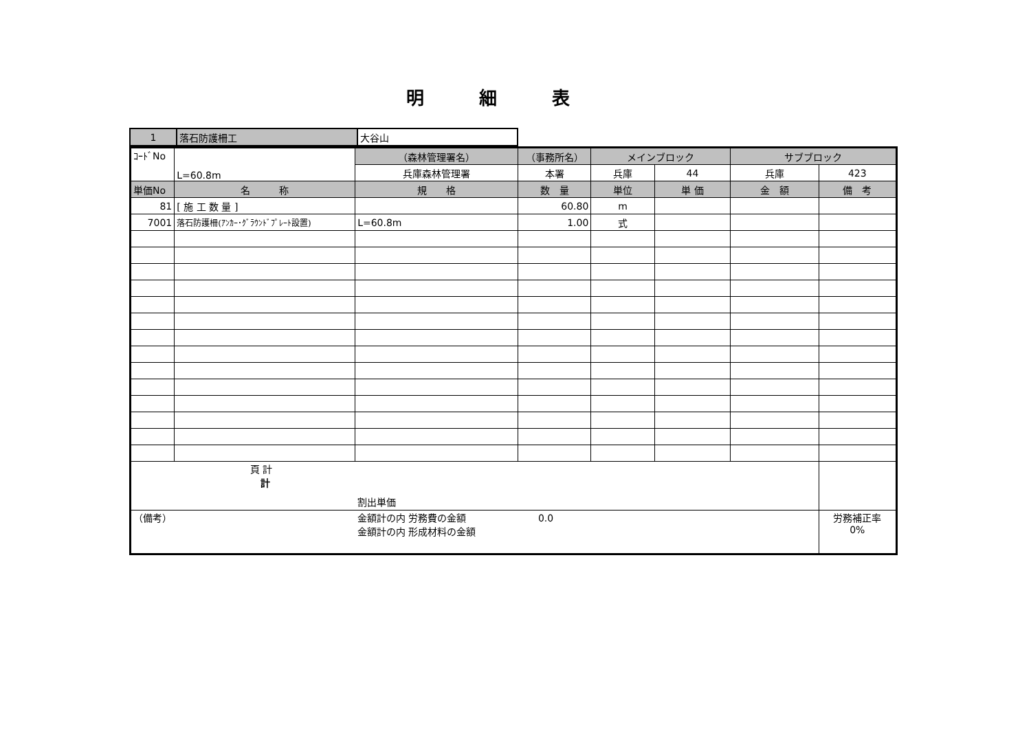明細表
| 1 | 落石防護柵工 | 大谷山 |
| ｺｰﾄﾞNo | L=60.8m | （森林管理署名） | （事務所名） | メインブロック | | サブブロック | |
| | | 兵庫森林管理署 | 本署 | 兵庫 | 44 | 兵庫 | 423 |
| 単価No | 名 称 | 規 格 | 数 量 | 単位 | 単 価 | 金 額 | 備 考 |
| 81 | [ 施 工 数 量 ] | | 60.80 | m | | | |
| 7001 | 落石防護柵(ｱﾝｶｰ･ｸﾞﾗｳﾝﾄﾞﾌﾟﾚｰﾄ設置) | L=60.8m | 1.00 | 式 | | | |
| 頁 計 計 割出単価 | | | | | | | |
| （備考） 金額計の内 労務費の金額 0.0 金額計の内 形成材料の金額 | | | | | | | 労務補正率 0% |